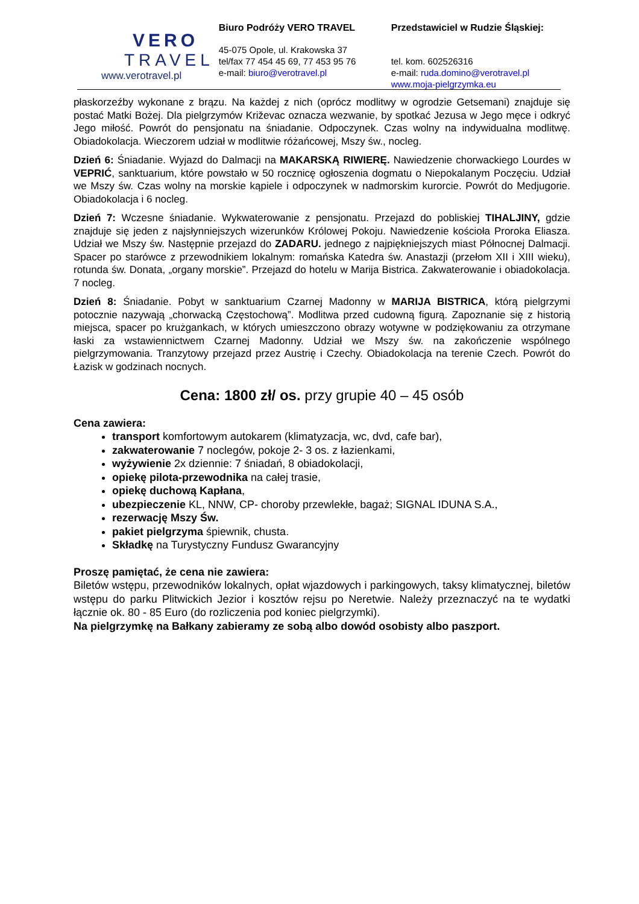VERO
TRAVEL
www.verotravel.pl
Biuro Podróży VERO TRAVEL
45-075 Opole, ul. Krakowska 37
tel/fax 77 454 45 69, 77 453 95 76
e-mail: biuro@verotravel.pl
Przedstawiciel w Rudzie Śląskiej:
tel. kom. 602526316
e-mail: ruda.domino@verotravel.pl
www.moja-pielgrzymka.eu
płaskorzeźby wykonane z brązu. Na każdej z nich (oprócz modlitwy w ogrodzie Getsemani) znajduje się postać Matki Bożej. Dla pielgrzymów Križevac oznacza wezwanie, by spotkać Jezusa w Jego męce i odkryć Jego miłość. Powrót do pensjonatu na śniadanie. Odpoczynek. Czas wolny na indywidualna modlitwę. Obiadokolacja. Wieczorem udział w modlitwie różańcowej, Mszy św., nocleg.
Dzień 6: Śniadanie. Wyjazd do Dalmacji na MAKARSKĄ RIWIERĘ. Nawiedzenie chorwackiego Lourdes w VEPRIĆ, sanktuarium, które powstało w 50 rocznicę ogłoszenia dogmatu o Niepokalanym Poczęciu. Udział we Mszy św. Czas wolny na morskie kąpiele i odpoczynek w nadmorskim kurorcie. Powrót do Medjugorie. Obiadokolacja i 6 nocleg.
Dzień 7: Wczesne śniadanie. Wykwaterowanie z pensjonatu. Przejazd do pobliskiej TIHALJINY, gdzie znajduje się jeden z najsłynniejszych wizerunków Królowej Pokoju. Nawiedzenie kościoła Proroka Eliasza. Udział we Mszy św. Następnie przejazd do ZADARU. jednego z najpiękniejszych miast Północnej Dalmacji. Spacer po starówce z przewodnikiem lokalnym: romańska Katedra św. Anastazji (przełom XII i XIII wieku), rotunda św. Donata, „organy morskie”. Przejazd do hotelu w Marija Bistrica. Zakwaterowanie i obiadokolacja. 7 nocleg.
Dzień 8: Śniadanie. Pobyt w sanktuarium Czarnej Madonny w MARIJA BISTRICA, którą pielgrzymi potocznie nazywają „chorwacką Częstochową”. Modlitwa przed cudowną figurą. Zapoznanie się z historią miejsca, spacer po krużgankach, w których umieszczono obrazy wotywne w podziękowaniu za otrzymane łaski za wstawiennictwem Czarnej Madonny. Udział we Mszy św. na zakończenie wspólnego pielgrzymowania. Tranzytowy przejazd przez Austrię i Czechy. Obiadokolacja na terenie Czech. Powrót do Łazisk w godzinach nocnych.
Cena: 1800 zł/ os. przy grupie 40 – 45 osób
Cena zawiera:
transport komfortowym autokarem (klimatyzacja, wc, dvd, cafe bar),
zakwaterowanie 7 noclegów, pokoje 2- 3 os. z łazienkami,
wyżywienie 2x dziennie: 7 śniadań, 8 obiadokolacji,
opiekę pilota-przewodnika na całej trasie,
opiekę duchową Kapłana,
ubezpieczenie KL, NNW, CP- choroby przewlekłe, bagaż; SIGNAL IDUNA S.A.,
rezerwację Mszy Św.
pakiet pielgrzyma śpiewnik, chusta.
Składkę na Turystyczny Fundusz Gwarancyjny
Proszę pamiętać, że cena nie zawiera:
Biletów wstępu, przewodników lokalnych, opłat wjazdowych i parkingowych, taksy klimatycznej, biletów wstępu do parku Plitwickich Jezior i kosztów rejsu po Neretwie. Należy przeznaczyć na te wydatki łącznie ok. 80 - 85 Euro (do rozliczenia pod koniec pielgrzymki).
Na pielgrzymkę na Bałkany zabieramy ze sobą albo dowód osobisty albo paszport.